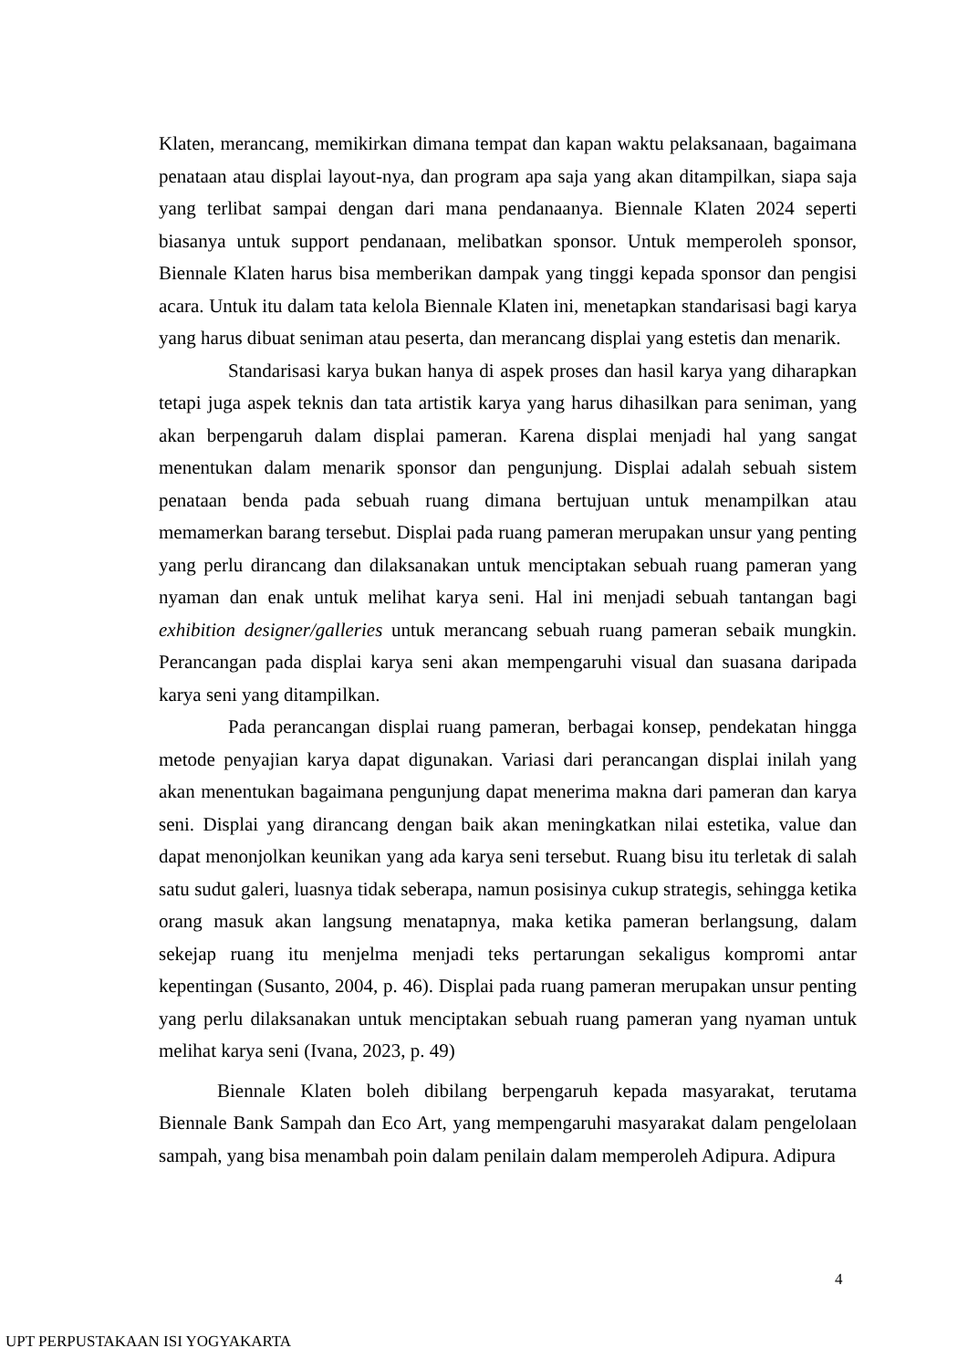Klaten, merancang, memikirkan dimana tempat dan kapan waktu pelaksanaan, bagaimana penataan atau displai layout-nya, dan program apa saja yang akan ditampilkan, siapa saja yang terlibat sampai dengan dari mana pendanaanya. Biennale Klaten 2024 seperti biasanya untuk support pendanaan, melibatkan sponsor. Untuk memperoleh sponsor, Biennale Klaten harus bisa memberikan dampak yang tinggi kepada sponsor dan pengisi acara. Untuk itu dalam tata kelola Biennale Klaten ini, menetapkan standarisasi bagi karya yang harus dibuat seniman atau peserta, dan merancang displai yang estetis dan menarik.
Standarisasi karya bukan hanya di aspek proses dan hasil karya yang diharapkan tetapi juga aspek teknis dan tata artistik karya yang harus dihasilkan para seniman, yang akan berpengaruh dalam displai pameran. Karena displai menjadi hal yang sangat menentukan dalam menarik sponsor dan pengunjung. Displai adalah sebuah sistem penataan benda pada sebuah ruang dimana bertujuan untuk menampilkan atau memamerkan barang tersebut. Displai pada ruang pameran merupakan unsur yang penting yang perlu dirancang dan dilaksanakan untuk menciptakan sebuah ruang pameran yang nyaman dan enak untuk melihat karya seni. Hal ini menjadi sebuah tantangan bagi exhibition designer/galleries untuk merancang sebuah ruang pameran sebaik mungkin. Perancangan pada displai karya seni akan mempengaruhi visual dan suasana daripada karya seni yang ditampilkan.
Pada perancangan displai ruang pameran, berbagai konsep, pendekatan hingga metode penyajian karya dapat digunakan. Variasi dari perancangan displai inilah yang akan menentukan bagaimana pengunjung dapat menerima makna dari pameran dan karya seni. Displai yang dirancang dengan baik akan meningkatkan nilai estetika, value dan dapat menonjolkan keunikan yang ada karya seni tersebut. Ruang bisu itu terletak di salah satu sudut galeri, luasnya tidak seberapa, namun posisinya cukup strategis, sehingga ketika orang masuk akan langsung menatapnya, maka ketika pameran berlangsung, dalam sekejap ruang itu menjelma menjadi teks pertarungan sekaligus kompromi antar kepentingan (Susanto, 2004, p. 46). Displai pada ruang pameran merupakan unsur penting yang perlu dilaksanakan untuk menciptakan sebuah ruang pameran yang nyaman untuk melihat karya seni (Ivana, 2023, p. 49)
Biennale Klaten boleh dibilang berpengaruh kepada masyarakat, terutama Biennale Bank Sampah dan Eco Art, yang mempengaruhi masyarakat dalam pengelolaan sampah, yang bisa menambah poin dalam penilain dalam memperoleh Adipura. Adipura
4
UPT PERPUSTAKAAN ISI YOGYAKARTA